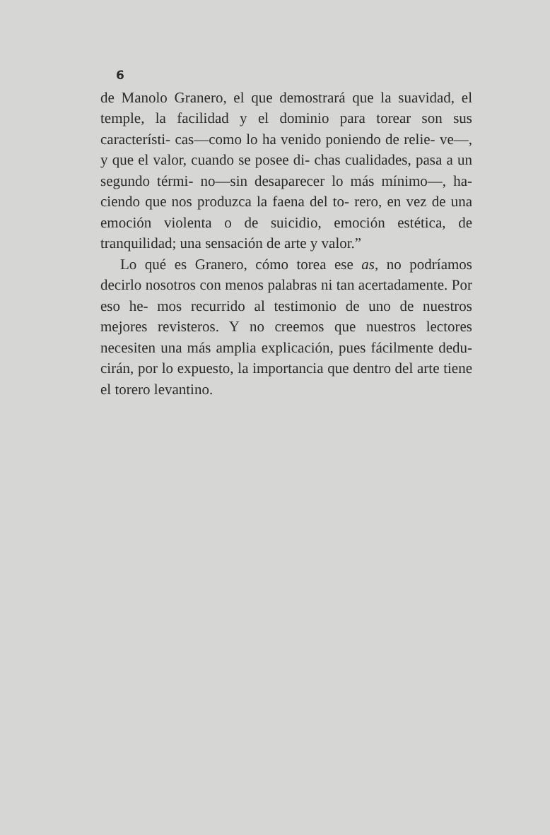6
de Manolo Granero, el que demostrará que la suavidad, el temple, la facilidad y el dominio para torear son sus característi- cas—como lo ha venido poniendo de relie- ve—, y que el valor, cuando se posee di- chas cualidades, pasa a un segundo térmi- no—sin desaparecer lo más mínimo—, ha- ciendo que nos produzca la faena del to- rero, en vez de una emoción violenta o de suicidio, emoción estética, de tranquilidad; una sensación de arte y valor.”
Lo qué es Granero, cómo torea ese as, no podríamos decirlo nosotros con menos palabras ni tan acertadamente. Por eso he- mos recurrido al testimonio de uno de nuestros mejores revisteros. Y no creemos que nuestros lectores necesiten una más amplia explicación, pues fácilmente dedu- cirán, por lo expuesto, la importancia que dentro del arte tiene el torero levantino.